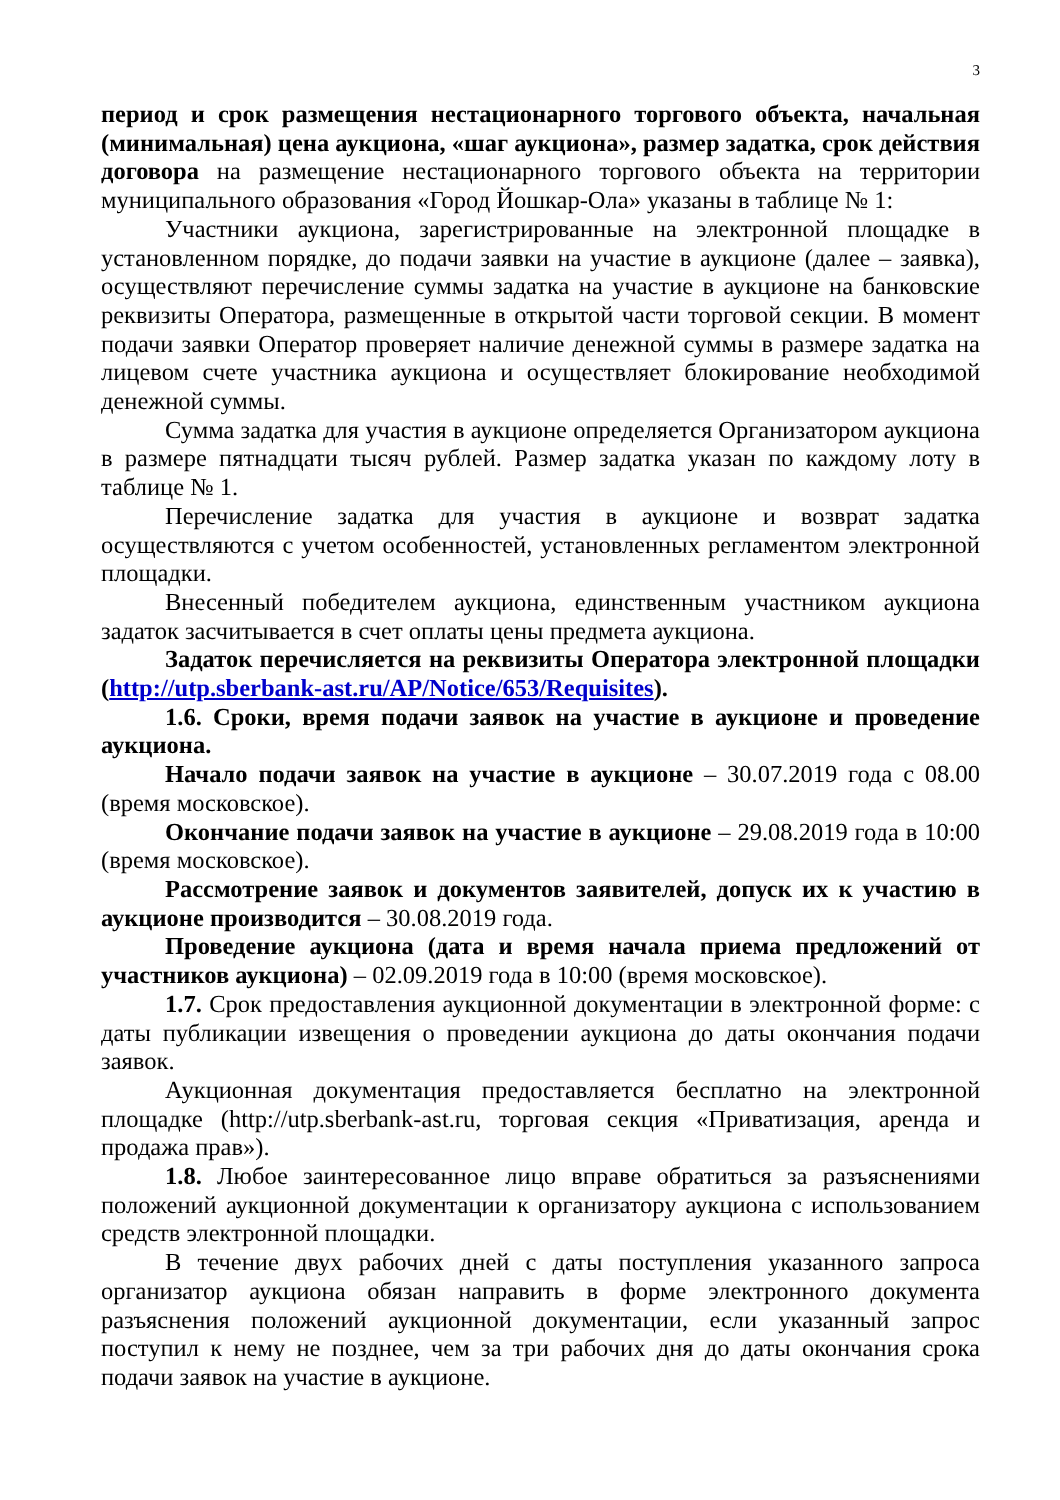3
период и срок размещения нестационарного торгового объекта, начальная (минимальная) цена аукциона, «шаг аукциона», размер задатка, срок действия договора на размещение нестационарного торгового объекта на территории муниципального образования «Город Йошкар-Ола» указаны в таблице № 1:
Участники аукциона, зарегистрированные на электронной площадке в установленном порядке, до подачи заявки на участие в аукционе (далее – заявка), осуществляют перечисление суммы задатка на участие в аукционе на банковские реквизиты Оператора, размещенные в открытой части торговой секции. В момент подачи заявки Оператор проверяет наличие денежной суммы в размере задатка на лицевом счете участника аукциона и осуществляет блокирование необходимой денежной суммы.
Сумма задатка для участия в аукционе определяется Организатором аукциона в размере пятнадцати тысяч рублей. Размер задатка указан по каждому лоту в таблице № 1.
Перечисление задатка для участия в аукционе и возврат задатка осуществляются с учетом особенностей, установленных регламентом электронной площадки.
Внесенный победителем аукциона, единственным участником аукциона задаток засчитывается в счет оплаты цены предмета аукциона.
Задаток перечисляется на реквизиты Оператора электронной площадки (http://utp.sberbank-ast.ru/AP/Notice/653/Requisites).
1.6. Сроки, время подачи заявок на участие в аукционе и проведение аукциона.
Начало подачи заявок на участие в аукционе – 30.07.2019 года с 08.00 (время московское).
Окончание подачи заявок на участие в аукционе – 29.08.2019 года в 10:00 (время московское).
Рассмотрение заявок и документов заявителей, допуск их к участию в аукционе производится – 30.08.2019 года.
Проведение аукциона (дата и время начала приема предложений от участников аукциона) – 02.09.2019 года в 10:00 (время московское).
1.7. Срок предоставления аукционной документации в электронной форме: с даты публикации извещения о проведении аукциона до даты окончания подачи заявок.
Аукционная документация предоставляется бесплатно на электронной площадке (http://utp.sberbank-ast.ru, торговая секция «Приватизация, аренда и продажа прав»).
1.8. Любое заинтересованное лицо вправе обратиться за разъяснениями положений аукционной документации к организатору аукциона с использованием средств электронной площадки.
В течение двух рабочих дней с даты поступления указанного запроса организатор аукциона обязан направить в форме электронного документа разъяснения положений аукционной документации, если указанный запрос поступил к нему не позднее, чем за три рабочих дня до даты окончания срока подачи заявок на участие в аукционе.